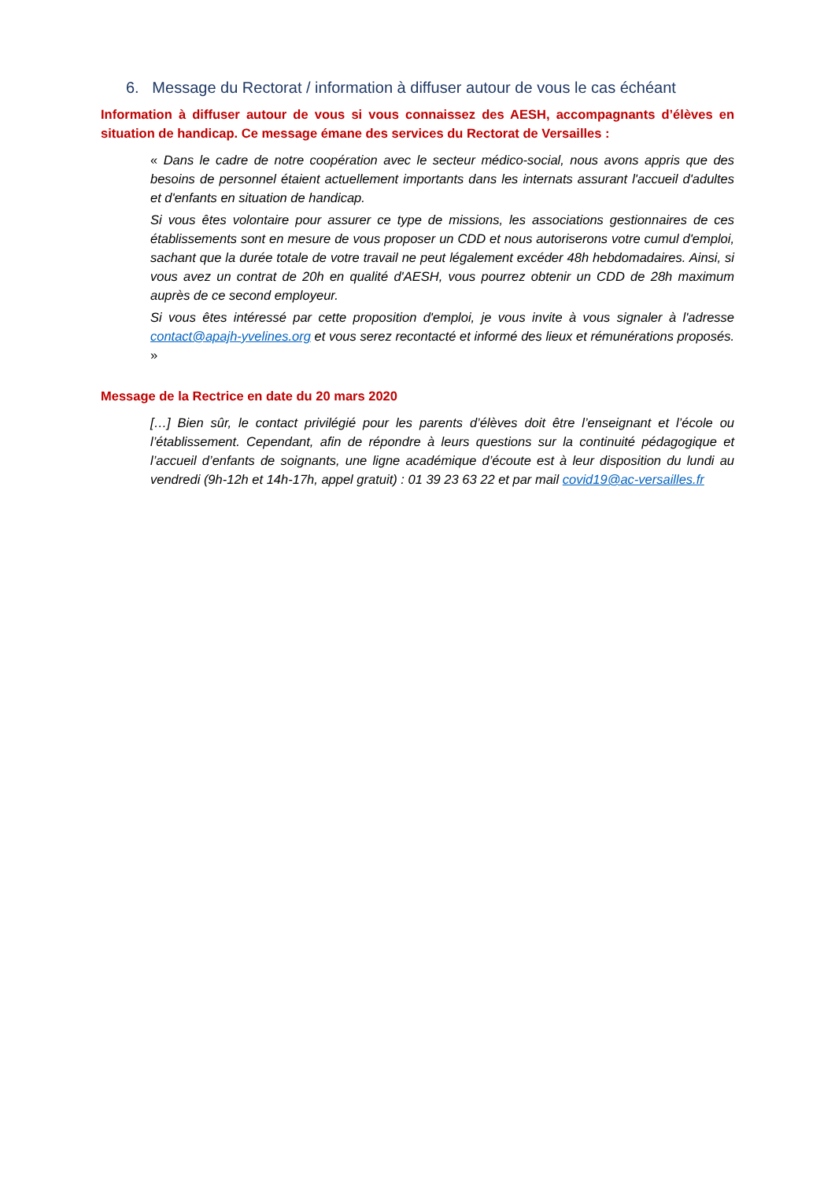6. Message du Rectorat / information à diffuser autour de vous le cas échéant
Information à diffuser autour de vous si vous connaissez des AESH, accompagnants d’élèves en situation de handicap. Ce message émane des services du Rectorat de Versailles :
« Dans le cadre de notre coopération avec le secteur médico-social, nous avons appris que des besoins de personnel étaient actuellement importants dans les internats assurant l'accueil d'adultes et d'enfants en situation de handicap.
Si vous êtes volontaire pour assurer ce type de missions, les associations gestionnaires de ces établissements sont en mesure de vous proposer un CDD et nous autoriserons votre cumul d'emploi, sachant que la durée totale de votre travail ne peut légalement excéder 48h hebdomadaires. Ainsi, si vous avez un contrat de 20h en qualité d'AESH, vous pourrez obtenir un CDD de 28h maximum auprès de ce second employeur.
Si vous êtes intéressé par cette proposition d'emploi, je vous invite à vous signaler à l'adresse contact@apajh-yvelines.org et vous serez recontacté et informé des lieux et rémunérations proposés. »
Message de la Rectrice en date du 20 mars 2020
[…] Bien sûr, le contact privilégié pour les parents d’élèves doit être l’enseignant et l’école ou l’établissement. Cependant, afin de répondre à leurs questions sur la continuité pédagogique et l’accueil d’enfants de soignants, une ligne académique d’écoute est à leur disposition du lundi au vendredi (9h-12h et 14h-17h, appel gratuit) : 01 39 23 63 22 et par mail covid19@ac-versailles.fr